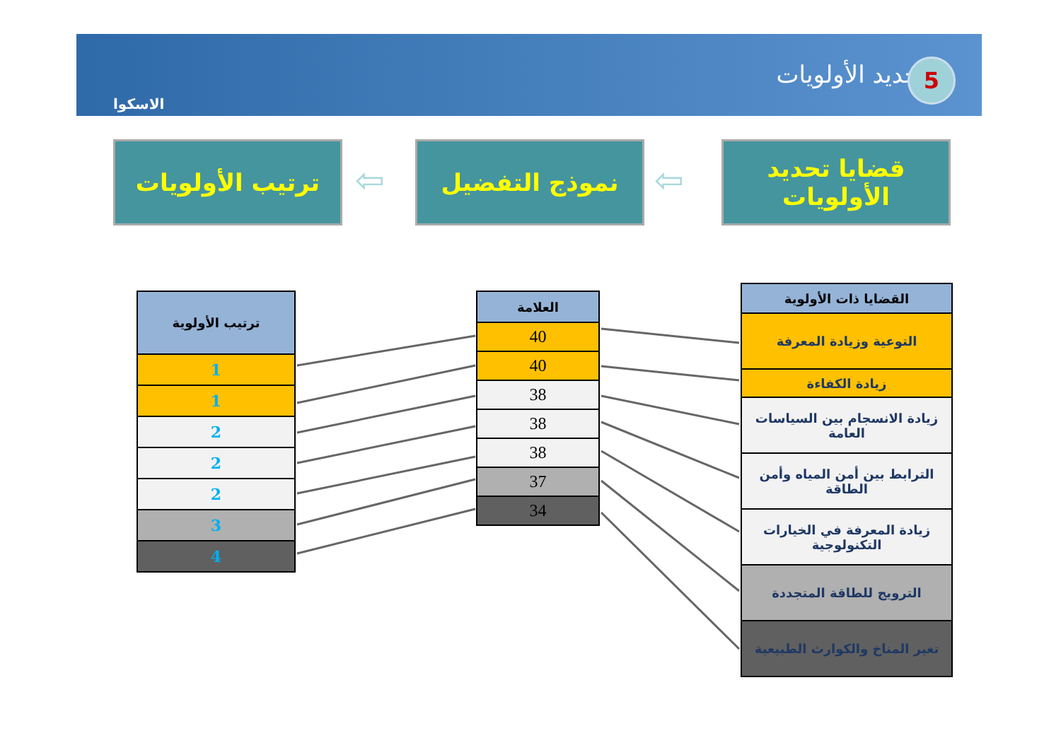الاسكوا
تحديد الأولويات 5
قضايا تحديد الأولويات
⇦
نموذج التفضيل
⇦
ترتيب الأولويات
| القضايا ذات الأولوية |
| --- |
| التوعية وزيادة المعرفة |
| زيادة الكفاءة |
| زيادة الانسجام بين السياسات العامة |
| الترابط بين أمن المياه وأمن الطاقة |
| زيادة المعرفة في الخيارات التكنولوجية |
| الترويج للطاقة المتجددة |
| تغير المناخ والكوارث الطبيعية |
| العلامة |
| --- |
| 40 |
| 40 |
| 38 |
| 38 |
| 38 |
| 37 |
| 34 |
| ترتيب الأولوية |
| --- |
| 1 |
| 1 |
| 2 |
| 2 |
| 2 |
| 3 |
| 4 |